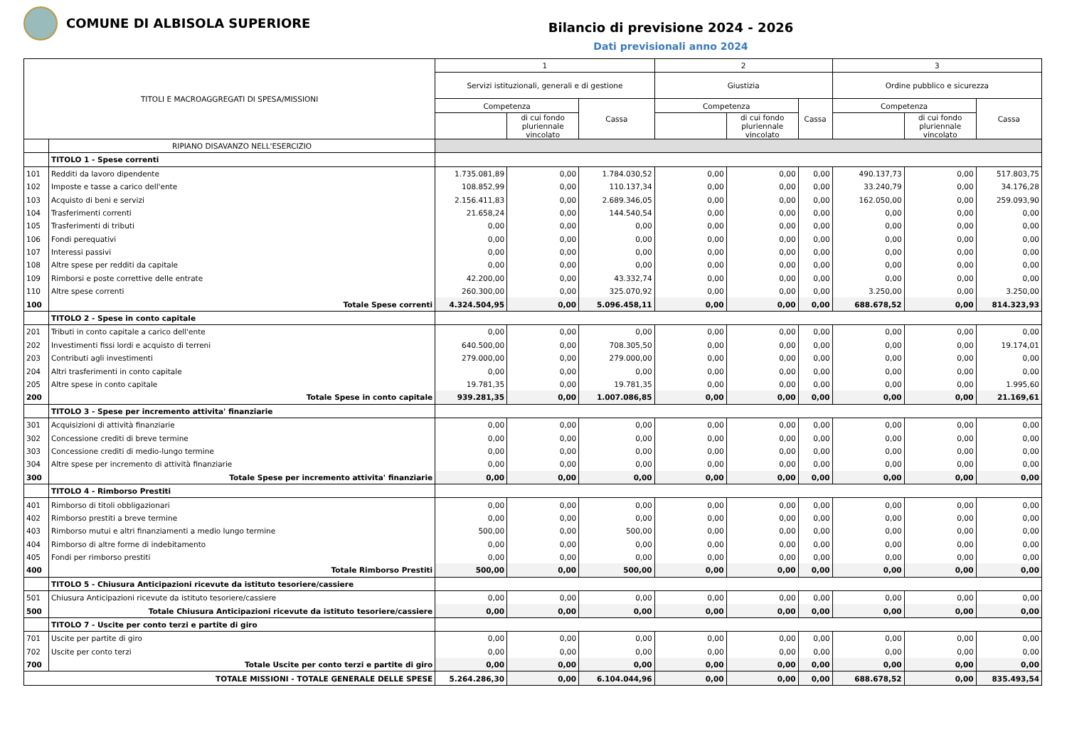COMUNE DI ALBISOLA SUPERIORE
Bilancio di previsione 2024 - 2026
Dati previsionali anno 2024
| TITOLI E MACROAGGREGATI DI SPESA/MISSIONI | | 1 | | | 2 | | | 3 | | |
| --- | --- | --- | --- | --- | --- | --- | --- | --- | --- | --- |
| | | Servizi istituzionali, generali e di gestione | | | Giustizia | | | Ordine pubblico e sicurezza | | |
| | | Competenza | | Cassa | Competenza | | Cassa | Competenza | | Cassa |
| | | | di cui fondo pluriennale vincolato | | | di cui fondo pluriennale vincolato | | | di cui fondo pluriennale vincolato | |
| | RIPIANO DISAVANZO NELL'ESERCIZIO | | | | | | | | | |
| | TITOLO 1 - Spese correnti | | | | | | | | | |
| 101 | Redditi da lavoro dipendente | 1.735.081,89 | 0,00 | 1.784.030,52 | 0,00 | 0,00 | 0,00 | 490.137,73 | 0,00 | 517.803,75 |
| 102 | Imposte e tasse a carico dell'ente | 108.852,99 | 0,00 | 110.137,34 | 0,00 | 0,00 | 0,00 | 33.240,79 | 0,00 | 34.176,28 |
| 103 | Acquisto di beni e servizi | 2.156.411,83 | 0,00 | 2.689.346,05 | 0,00 | 0,00 | 0,00 | 162.050,00 | 0,00 | 259.093,90 |
| 104 | Trasferimenti correnti | 21.658,24 | 0,00 | 144.540,54 | 0,00 | 0,00 | 0,00 | 0,00 | 0,00 | 0,00 |
| 105 | Trasferimenti di tributi | 0,00 | 0,00 | 0,00 | 0,00 | 0,00 | 0,00 | 0,00 | 0,00 | 0,00 |
| 106 | Fondi perequativi | 0,00 | 0,00 | 0,00 | 0,00 | 0,00 | 0,00 | 0,00 | 0,00 | 0,00 |
| 107 | Interessi passivi | 0,00 | 0,00 | 0,00 | 0,00 | 0,00 | 0,00 | 0,00 | 0,00 | 0,00 |
| 108 | Altre spese per redditi da capitale | 0,00 | 0,00 | 0,00 | 0,00 | 0,00 | 0,00 | 0,00 | 0,00 | 0,00 |
| 109 | Rimborsi e poste correttive delle entrate | 42.200,00 | 0,00 | 43.332,74 | 0,00 | 0,00 | 0,00 | 0,00 | 0,00 | 0,00 |
| 110 | Altre spese correnti | 260.300,00 | 0,00 | 325.070,92 | 0,00 | 0,00 | 0,00 | 3.250,00 | 0,00 | 3.250,00 |
| 100 | Totale Spese correnti | 4.324.504,95 | 0,00 | 5.096.458,11 | 0,00 | 0,00 | 0,00 | 688.678,52 | 0,00 | 814.323,93 |
| | TITOLO 2 - Spese in conto capitale | | | | | | | | | |
| 201 | Tributi in conto capitale a carico dell'ente | 0,00 | 0,00 | 0,00 | 0,00 | 0,00 | 0,00 | 0,00 | 0,00 | 0,00 |
| 202 | Investimenti fissi lordi e acquisto di terreni | 640.500,00 | 0,00 | 708.305,50 | 0,00 | 0,00 | 0,00 | 0,00 | 0,00 | 19.174,01 |
| 203 | Contributi agli investimenti | 279.000,00 | 0,00 | 279.000,00 | 0,00 | 0,00 | 0,00 | 0,00 | 0,00 | 0,00 |
| 204 | Altri trasferimenti in conto capitale | 0,00 | 0,00 | 0,00 | 0,00 | 0,00 | 0,00 | 0,00 | 0,00 | 0,00 |
| 205 | Altre spese in conto capitale | 19.781,35 | 0,00 | 19.781,35 | 0,00 | 0,00 | 0,00 | 0,00 | 0,00 | 1.995,60 |
| 200 | Totale Spese in conto capitale | 939.281,35 | 0,00 | 1.007.086,85 | 0,00 | 0,00 | 0,00 | 0,00 | 0,00 | 21.169,61 |
| | TITOLO 3 - Spese per incremento attivita' finanziarie | | | | | | | | | |
| 301 | Acquisizioni di attività finanziarie | 0,00 | 0,00 | 0,00 | 0,00 | 0,00 | 0,00 | 0,00 | 0,00 | 0,00 |
| 302 | Concessione crediti di breve termine | 0,00 | 0,00 | 0,00 | 0,00 | 0,00 | 0,00 | 0,00 | 0,00 | 0,00 |
| 303 | Concessione crediti di medio-lungo termine | 0,00 | 0,00 | 0,00 | 0,00 | 0,00 | 0,00 | 0,00 | 0,00 | 0,00 |
| 304 | Altre spese per incremento di attività finanziarie | 0,00 | 0,00 | 0,00 | 0,00 | 0,00 | 0,00 | 0,00 | 0,00 | 0,00 |
| 300 | Totale Spese per incremento attivita' finanziarie | 0,00 | 0,00 | 0,00 | 0,00 | 0,00 | 0,00 | 0,00 | 0,00 | 0,00 |
| | TITOLO 4 - Rimborso Prestiti | | | | | | | | | |
| 401 | Rimborso di titoli obbligazionari | 0,00 | 0,00 | 0,00 | 0,00 | 0,00 | 0,00 | 0,00 | 0,00 | 0,00 |
| 402 | Rimborso prestiti a breve termine | 0,00 | 0,00 | 0,00 | 0,00 | 0,00 | 0,00 | 0,00 | 0,00 | 0,00 |
| 403 | Rimborso mutui e altri finanziamenti a medio lungo termine | 500,00 | 0,00 | 500,00 | 0,00 | 0,00 | 0,00 | 0,00 | 0,00 | 0,00 |
| 404 | Rimborso di altre forme di indebitamento | 0,00 | 0,00 | 0,00 | 0,00 | 0,00 | 0,00 | 0,00 | 0,00 | 0,00 |
| 405 | Fondi per rimborso prestiti | 0,00 | 0,00 | 0,00 | 0,00 | 0,00 | 0,00 | 0,00 | 0,00 | 0,00 |
| 400 | Totale Rimborso Prestiti | 500,00 | 0,00 | 500,00 | 0,00 | 0,00 | 0,00 | 0,00 | 0,00 | 0,00 |
| | TITOLO 5 - Chiusura Anticipazioni ricevute da istituto tesoriere/cassiere | | | | | | | | | |
| 501 | Chiusura Anticipazioni ricevute da istituto tesoriere/cassiere | 0,00 | 0,00 | 0,00 | 0,00 | 0,00 | 0,00 | 0,00 | 0,00 | 0,00 |
| 500 | Totale Chiusura Anticipazioni ricevute da istituto tesoriere/cassiere | 0,00 | 0,00 | 0,00 | 0,00 | 0,00 | 0,00 | 0,00 | 0,00 | 0,00 |
| | TITOLO 7 - Uscite per conto terzi e partite di giro | | | | | | | | | |
| 701 | Uscite per partite di giro | 0,00 | 0,00 | 0,00 | 0,00 | 0,00 | 0,00 | 0,00 | 0,00 | 0,00 |
| 702 | Uscite per conto terzi | 0,00 | 0,00 | 0,00 | 0,00 | 0,00 | 0,00 | 0,00 | 0,00 | 0,00 |
| 700 | Totale Uscite per conto terzi e partite di giro | 0,00 | 0,00 | 0,00 | 0,00 | 0,00 | 0,00 | 0,00 | 0,00 | 0,00 |
| TOTALE MISSIONI - TOTALE GENERALE DELLE SPESE | | 5.264.286,30 | 0,00 | 6.104.044,96 | 0,00 | 0,00 | 0,00 | 688.678,52 | 0,00 | 835.493,54 |